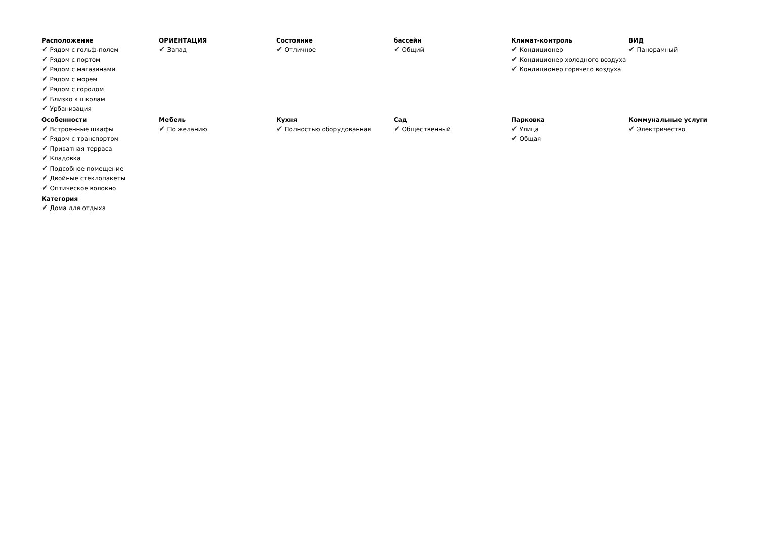Расположение
✔ Рядом с гольф-полем
✔ Рядом с портом
✔ Рядом с магазинами
✔ Рядом с морем
✔ Рядом с городом
✔ Близко к школам
✔ Урбанизация
ОРИЕНТАЦИЯ
✔ Запад
Состояние
✔ Отличное
бассейн
✔ Общий
Климат-контроль
✔ Кондиционер
✔ Кондиционер холодного воздуха
✔ Кондиционер горячего воздуха
ВИД
✔ Панорамный
Особенности
✔ Встроенные шкафы
✔ Рядом с транспортом
✔ Приватная терраса
✔ Кладовка
✔ Подсобное помещение
✔ Двойные стеклопакеты
✔ Оптическое волокно
Мебель
✔ По желанию
Кухня
✔ Полностью оборудованная
Сад
✔ Общественный
Парковка
✔ Улица
✔ Общая
Коммунальные услуги
✔ Электричество
Категория
✔ Дома для отдыха